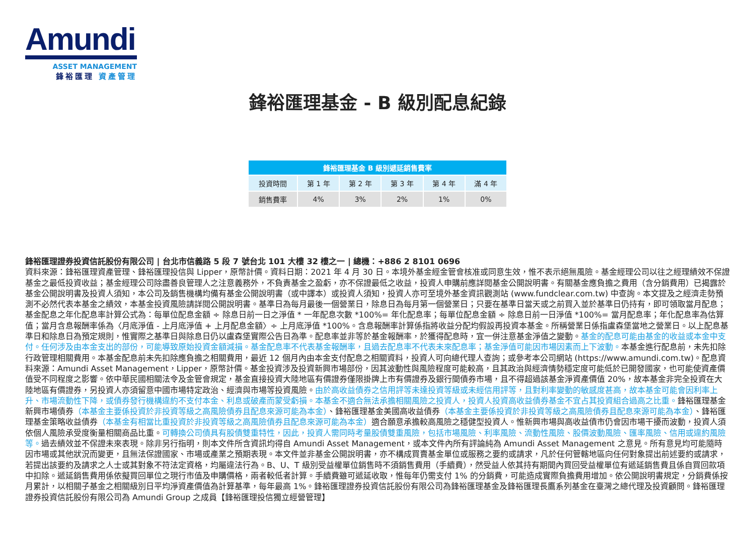Amundi
ASSET MANAGEMENT
鋒裕匯理 資產管理
鋒裕匯理基金 - B 級別配息紀錄
| 鋒裕匯理基金 B 級別遞延銷售費率 | | | | | |
| --- | --- | --- | --- | --- | --- |
| 投資時間 | 第 1 年 | 第 2 年 | 第 3 年 | 第 4 年 | 滿 4 年 |
| 銷售費率 | 4% | 3% | 2% | 1% | 0% |
鋒裕匯理證券投資信託股份有限公司 | 台北市信義路 5 段 7 號台北 101 大樓 32 樓之一 | 總機：+886 2 8101 0696
資料來源：鋒裕匯理資產管理、鋒裕匯理投信與 Lipper，原幣計價。資料日期：2021 年 4 月 30 日。本境外基金經金管會核准或同意生效，惟不表示絕無風險。基金經理公司以往之經理績效不保證基金之最低投資收益；基金經理公司除盡善良管理人之注意義務外，不負責基金之盈虧，亦不保證最低之收益，投資人申購前應詳閱基金公開說明書。有關基金應負擔之費用（含分銷費用）已揭露於基金公開說明書及投資人須知，本公司及銷售機構均備有基金公開說明書（或中譯本）或投資人須知，投資人亦可至境外基金資訊觀測站 (www.fundclear.com.tw) 中查詢。本文提及之經濟走勢預測不必然代表本基金之績效，本基金投資風險請詳閱公開說明書。基準日為每月最後一個營業日，除息日為每月第一個營業日；只要在基準日當天或之前買入並於基準日仍持有，即可領取當月配息；基金配息之年化配息率計算公式為：每單位配息金額 ÷ 除息日前一日之淨值 * 一年配息次數 *100%= 年化配息率；每單位配息金額 ÷ 除息日前一日淨值 *100%= 當月配息率；年化配息率為估算值；當月含息報酬率係為〈月底淨值 - 上月底淨值 + 上月配息金額〉÷ 上月底淨值 *100%。含息報酬率計算係指將收益分配均假設再投資本基金。所稱營業日係指盧森堡當地之營業日。以上配息基準日和除息日為預定規則，惟實際之基準日與除息日仍以盧森堡實際公告日為準。配息率並非等於基金報酬率，於獲得配息時，宜一併注意基金淨值之變動。基金的配息可能由基金的收益或本金中支付。任何涉及由本金支出的部份，可能導致原始投資金額減損。基金配息率不代表基金報酬率，且過去配息率不代表未來配息率；基金淨值可能因市場因素而上下波動。本基金進行配息前，未先扣除行政管理相關費用。本基金配息前未先扣除應負擔之相關費用，最近 12 個月內由本金支付配息之相關資料，投資人可向總代理人查詢；或參考本公司網站 (https://www.amundi.com.tw)。配息資料來源：Amundi Asset Management，Lipper，原幣計價。基金投資涉及投資新興市場部份，因其波動性與風險程度可能較高，且其政治與經濟情勢穩定度可能低於已開發國家，也可能使資產價值受不同程度之影響。依中華民國相關法令及金管會規定，基金直接投資大陸地區有價證券僅限掛牌上市有價證券及銀行間債券市場，且不得超過該基金淨資產價值 20%，故本基金非完全投資在大陸地區有價證券，另投資人亦須留意中國市場特定政治、經濟與市場等投資風險。由於高收益債券之信用評等未達投資等級或未經信用評等，且對利率變動的敏感度甚高，故本基金可能會因利率上升、市場流動性下降，或債券發行機構違約不支付本金、利息或破產而蒙受虧損。本基金不適合無法承擔相關風險之投資人，投資人投資高收益債券基金不宜占其投資組合過高之比重。鋒裕匯理基金新興市場債券（本基金主要係投資於非投資等級之高風險債券且配息來源可能為本金）、鋒裕匯理基金美國高收益債券（本基金主要係投資於非投資等級之高風險債券且配息來源可能為本金）、鋒裕匯理基金策略收益債券（本基金有相當比重投資於非投資等級之高風險債券且配息來源可能為本金）適合願意承擔較高風險之穩健型投資人。惟新興市場與高收益債市仍會因市場干擾而波動，投資人須依個人風險承受度衡量相關商品比重。可轉換公司債具有股債雙重特性，因此，投資人需同時考量股債雙重風險，包括市場風險、利率風險、流動性風險、股價波動風險、匯率風險、信用或違約風險等。過去績效並不保證未來表現。除非另行指明，則本文件所含資訊均得自 Amundi Asset Management，或本文件內所有評論純為 Amundi Asset Management 之意見。所有意見均可能隨時因市場或其他狀況而變更，且無法保證國家、市場或產業之預期表現。本文件並非基金公開說明書，亦不構成買賣基金單位或服務之要約或請求，凡於任何管轄地區向任何對象提出前述要約或請求，若提出該要約及請求之人士或其對象不符法定資格，均屬違法行為。B、U、T 級別受益權單位銷售時不須銷售費用（手續費），然受益人依其持有期間內買回受益權單位有遞延銷售費且係自買回款項中扣除。遞延銷售費用係依擬買回單位之現行市值及申購價格，兩者較低者計算。手續費雖可遞延收取，惟每年仍需支付 1% 的分銷費，可能造成實際負擔費用增加。依公開說明書規定，分銷費係按月累計，以相關子基金之相關級別日平均淨資產價值為計算基準，每年最高 1%。鋒裕匯理證券投資信託股份有限公司為鋒裕匯理基金及鋒裕匯理長鷹系列基金在臺灣之總代理及投資顧問。鋒裕匯理證券投資信託股份有限公司為 Amundi Group 之成員【鋒裕匯理投信獨立經營管理】